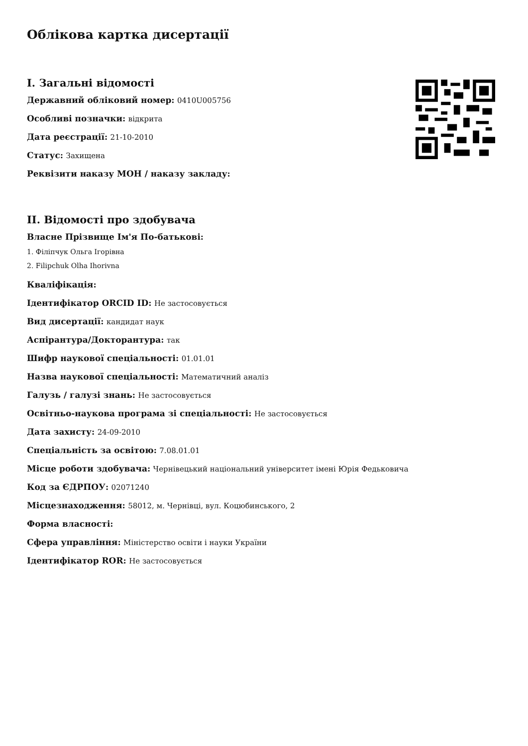Облікова картка дисертації
I. Загальні відомості
Державний обліковий номер: 0410U005756
Особливі позначки: відкрита
Дата реєстрації: 21-10-2010
Статус: Захищена
Реквізити наказу МОН / наказу закладу:
II. Відомості про здобувача
Власне Прізвище Ім'я По-батькові:
1. Філіпчук Ольга Ігорівна
2. Filipchuk Olha Ihorivna
Кваліфікація:
Ідентифікатор ORCID ID: Не застосовується
Вид дисертації: кандидат наук
Аспірантура/Докторантура: так
Шифр наукової спеціальності: 01.01.01
Назва наукової спеціальності: Математичний аналіз
Галузь / галузі знань: Не застосовується
Освітньо-наукова програма зі спеціальності: Не застосовується
Дата захисту: 24-09-2010
Спеціальність за освітою: 7.08.01.01
Місце роботи здобувача: Чернівецький національний університет імені Юрія Федьковича
Код за ЄДРПОУ: 02071240
Місцезнаходження: 58012, м. Чернівці, вул. Коцюбинського, 2
Форма власності:
Сфера управління: Міністерство освіти і науки України
Ідентифікатор ROR: Не застосовується